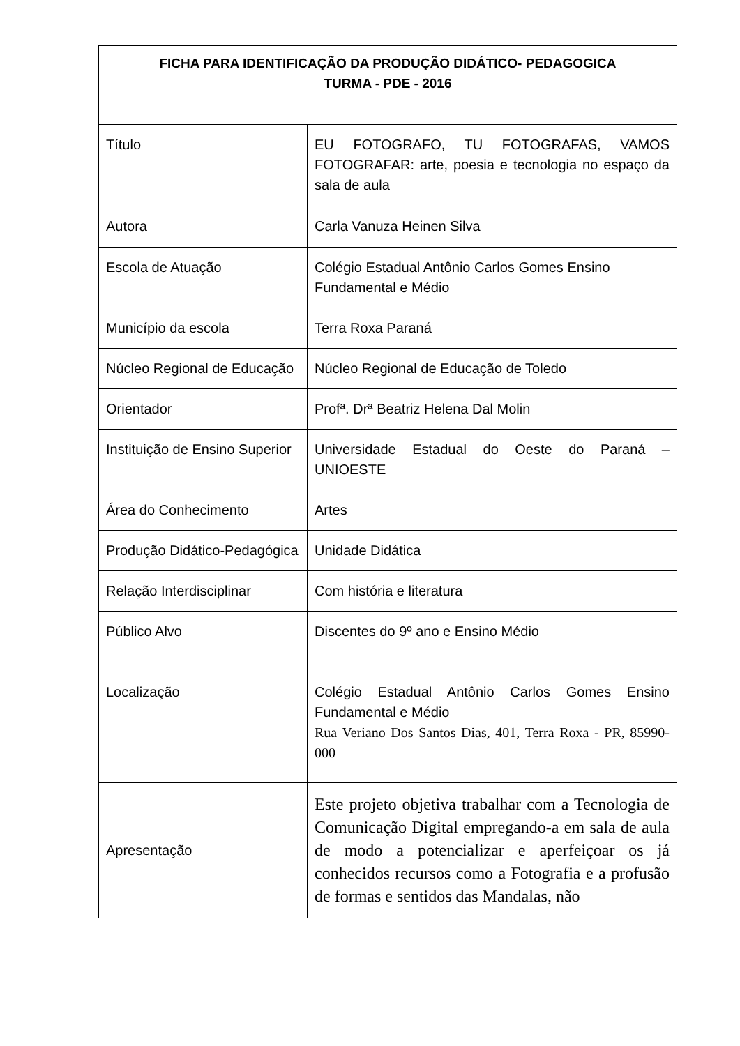| FICHA PARA IDENTIFICAÇÃO DA PRODUÇÃO DIDÁTICO- PEDAGOGICA TURMA - PDE - 2016 | |
| --- | --- |
| Título | EU FOTOGRAFO, TU FOTOGRAFAS, VAMOS FOTOGRAFAR: arte, poesia e tecnologia no espaço da sala de aula |
| Autora | Carla Vanuza Heinen Silva |
| Escola de Atuação | Colégio Estadual Antônio Carlos Gomes Ensino Fundamental e Médio |
| Município da escola | Terra Roxa Paraná |
| Núcleo Regional de Educação | Núcleo Regional de Educação de Toledo |
| Orientador | Profª. Drª Beatriz Helena Dal Molin |
| Instituição de Ensino Superior | Universidade Estadual do Oeste do Paraná – UNIOESTE |
| Área do Conhecimento | Artes |
| Produção Didático-Pedagógica | Unidade Didática |
| Relação Interdisciplinar | Com história e literatura |
| Público Alvo | Discentes do 9º ano e Ensino Médio |
| Localização | Colégio Estadual Antônio Carlos Gomes Ensino Fundamental e Médio Rua Veriano Dos Santos Dias, 401, Terra Roxa - PR, 85990-000 |
| Apresentação | Este projeto objetiva trabalhar com a Tecnologia de Comunicação Digital empregando-a em sala de aula de modo a potencializar e aperfeiçoar os já conhecidos recursos como a Fotografia e a profusão de formas e sentidos das Mandalas, não |